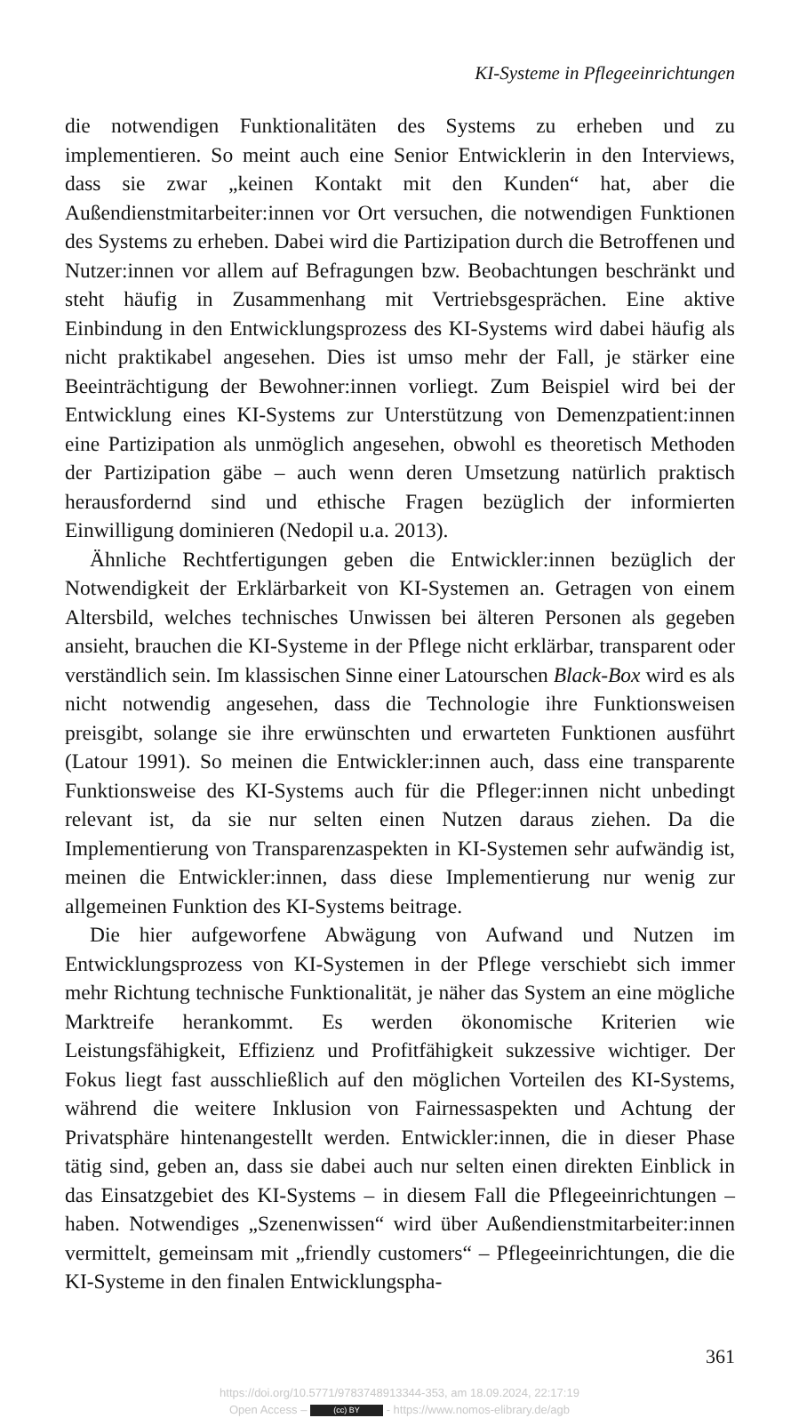KI-Systeme in Pflegeeinrichtungen
die notwendigen Funktionalitäten des Systems zu erheben und zu implementieren. So meint auch eine Senior Entwicklerin in den Interviews, dass sie zwar „keinen Kontakt mit den Kunden“ hat, aber die Außendienstmitarbeiter:innen vor Ort versuchen, die notwendigen Funktionen des Systems zu erheben. Dabei wird die Partizipation durch die Betroffenen und Nutzer:innen vor allem auf Befragungen bzw. Beobachtungen beschränkt und steht häufig in Zusammenhang mit Vertriebsgesprächen. Eine aktive Einbindung in den Entwicklungsprozess des KI-Systems wird dabei häufig als nicht praktikabel angesehen. Dies ist umso mehr der Fall, je stärker eine Beeinträchtigung der Bewohner:innen vorliegt. Zum Beispiel wird bei der Entwicklung eines KI-Systems zur Unterstützung von Demenzpatient:innen eine Partizipation als unmöglich angesehen, obwohl es theoretisch Methoden der Partizipation gäbe – auch wenn deren Umsetzung natürlich praktisch herausfordernd sind und ethische Fragen bezüglich der informierten Einwilligung dominieren (Nedopil u.a. 2013).
Ähnliche Rechtfertigungen geben die Entwickler:innen bezüglich der Notwendigkeit der Erklärbarkeit von KI-Systemen an. Getragen von einem Altersbild, welches technisches Unwissen bei älteren Personen als gegeben ansieht, brauchen die KI-Systeme in der Pflege nicht erklärbar, transparent oder verständlich sein. Im klassischen Sinne einer Latourschen Black-Box wird es als nicht notwendig angesehen, dass die Technologie ihre Funktionsweisen preisgibt, solange sie ihre erwünschten und erwarteten Funktionen ausführt (Latour 1991). So meinen die Entwickler:innen auch, dass eine transparente Funktionsweise des KI-Systems auch für die Pfleger:innen nicht unbedingt relevant ist, da sie nur selten einen Nutzen daraus ziehen. Da die Implementierung von Transparenzaspekten in KI-Systemen sehr aufwändig ist, meinen die Entwickler:innen, dass diese Implementierung nur wenig zur allgemeinen Funktion des KI-Systems beitrage.
Die hier aufgeworfene Abwägung von Aufwand und Nutzen im Entwicklungsprozess von KI-Systemen in der Pflege verschiebt sich immer mehr Richtung technische Funktionalität, je näher das System an eine mögliche Marktreife herankommt. Es werden ökonomische Kriterien wie Leistungsfähigkeit, Effizienz und Profitfähigkeit sukzessive wichtiger. Der Fokus liegt fast ausschließlich auf den möglichen Vorteilen des KI-Systems, während die weitere Inklusion von Fairnessaspekten und Achtung der Privatsphäre hintenangestellt werden. Entwickler:innen, die in dieser Phase tätig sind, geben an, dass sie dabei auch nur selten einen direkten Einblick in das Einsatzgebiet des KI-Systems – in diesem Fall die Pflegeeinrichtungen – haben. Notwendiges „Szenenwissen“ wird über Außendienstmitarbeiter:innen vermittelt, gemeinsam mit „friendly customers“ – Pflegeeinrichtungen, die die KI-Systeme in den finalen Entwicklungspha-
361
https://doi.org/10.5771/9783748913344-353, am 18.09.2024, 22:17:19
Open Access – (cc) BY - https://www.nomos-elibrary.de/agb